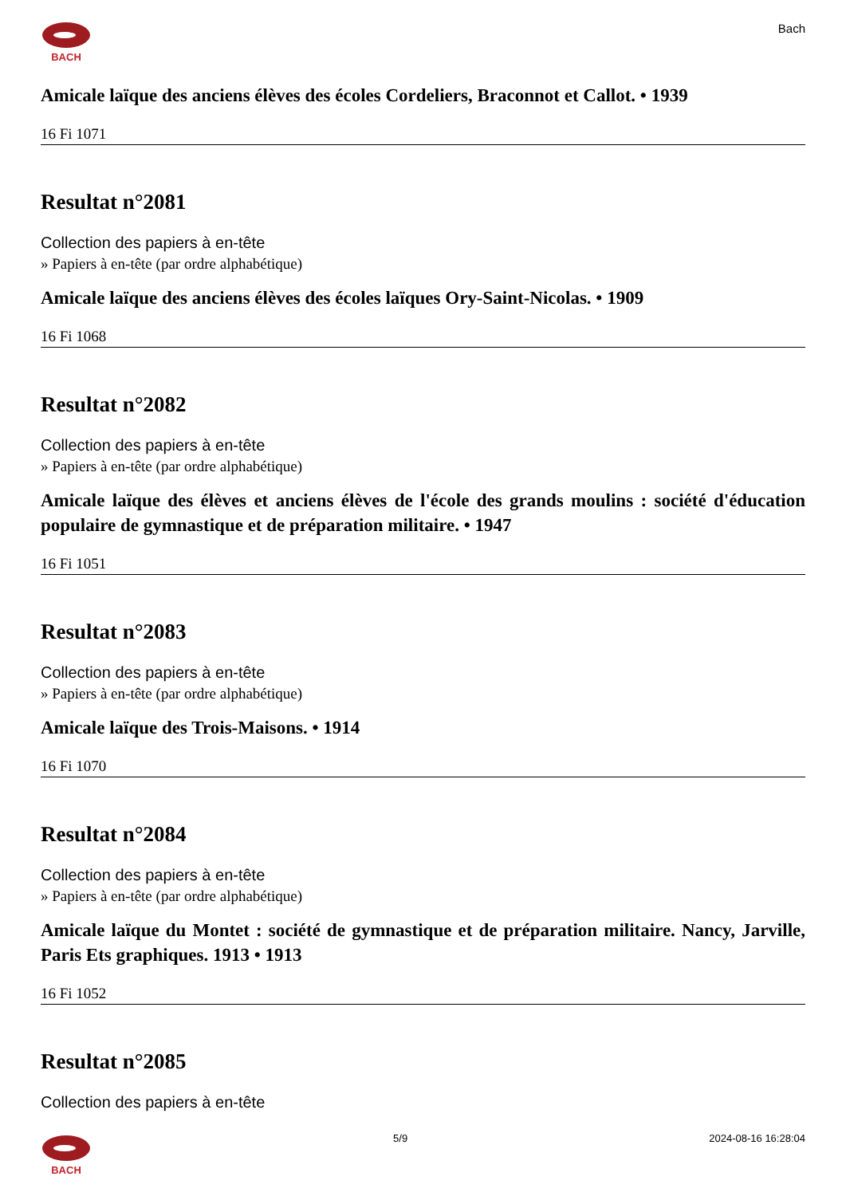BACH
Bach
Amicale laïque des anciens élèves des écoles Cordeliers, Braconnot et Callot. • 1939
16 Fi 1071
Resultat n°2081
Collection des papiers à en-tête
» Papiers à en-tête (par ordre alphabétique)
Amicale laïque des anciens élèves des écoles laïques Ory-Saint-Nicolas. • 1909
16 Fi 1068
Resultat n°2082
Collection des papiers à en-tête
» Papiers à en-tête (par ordre alphabétique)
Amicale laïque des élèves et anciens élèves de l'école des grands moulins : société d'éducation populaire de gymnastique et de préparation militaire. • 1947
16 Fi 1051
Resultat n°2083
Collection des papiers à en-tête
» Papiers à en-tête (par ordre alphabétique)
Amicale laïque des Trois-Maisons. • 1914
16 Fi 1070
Resultat n°2084
Collection des papiers à en-tête
» Papiers à en-tête (par ordre alphabétique)
Amicale laïque du Montet : société de gymnastique et de préparation militaire. Nancy, Jarville, Paris Ets graphiques. 1913 • 1913
16 Fi 1052
Resultat n°2085
Collection des papiers à en-tête
BACH 5/9 2024-08-16 16:28:04